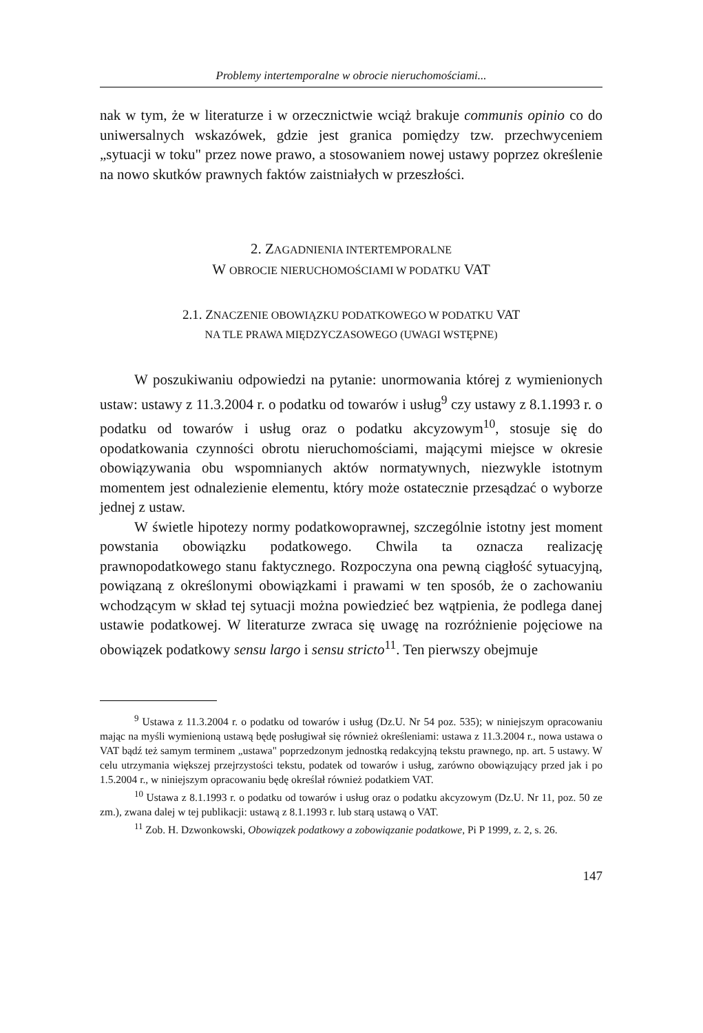Problemy intertemporalne w obrocie nieruchomościami...
nak w tym, że w literaturze i w orzecznictwie wciąż brakuje communis opinio co do uniwersalnych wskazówek, gdzie jest granica pomiędzy tzw. przechwyceniem „sytuacji w toku" przez nowe prawo, a stosowaniem nowej ustawy poprzez określenie na nowo skutków prawnych faktów zaistniałych w przeszłości.
2. ZAGADNIENIA INTERTEMPORALNE
W OBROCIE NIERUCHOMOŚCIAMI W PODATKU VAT
2.1. ZNACZENIE OBOWIĄZKU PODATKOWEGO W PODATKU VAT
NA TLE PRAWA MIĘDZYCZASOWEGO (UWAGI WSTĘPNE)
W poszukiwaniu odpowiedzi na pytanie: unormowania której z wymienionych ustaw: ustawy z 11.3.2004 r. o podatku od towarów i usług<sup>9</sup> czy ustawy z 8.1.1993 r. o podatku od towarów i usług oraz o podatku akcyzowym<sup>10</sup>, stosuje się do opodatkowania czynności obrotu nieruchomościami, mającymi miejsce w okresie obowiązywania obu wspomnianych aktów normatywnych, niezwykle istotnym momentem jest odnalezienie elementu, który może ostatecznie przesądzać o wyborze jednej z ustaw.
W świetle hipotezy normy podatkowoprawnej, szczególnie istotny jest moment powstania obowiązku podatkowego. Chwila ta oznacza realizację prawnopodatkowego stanu faktycznego. Rozpoczyna ona pewną ciągłość sytuacyjną, powiązaną z określonymi obowiązkami i prawami w ten sposób, że o zachowaniu wchodzącym w skład tej sytuacji można powiedzieć bez wątpienia, że podlega danej ustawie podatkowej. W literaturze zwraca się uwagę na rozróżnienie pojęciowe na obowiązek podatkowy sensu largo i sensu stricto<sup>11</sup>. Ten pierwszy obejmuje
<sup>9</sup> Ustawa z 11.3.2004 r. o podatku od towarów i usług (Dz.U. Nr 54 poz. 535); w niniejszym opracowaniu mając na myśli wymienioną ustawą będę posługiwał się również określeniami: ustawa z 11.3.2004 r., nowa ustawa o VAT bądź też samym terminem „ustawa" poprzedzonym jednostką redakcyjną tekstu prawnego, np. art. 5 ustawy. W celu utrzymania większej przejrzystości tekstu, podatek od towarów i usług, zarówno obowiązujący przed jak i po 1.5.2004 r., w niniejszym opracowaniu będę określał również podatkiem VAT.
<sup>10</sup> Ustawa z 8.1.1993 r. o podatku od towarów i usług oraz o podatku akcyzowym (Dz.U. Nr 11, poz. 50 ze zm.), zwana dalej w tej publikacji: ustawą z 8.1.1993 r. lub starą ustawą o VAT.
<sup>11</sup> Zob. H. Dzwonkowski, Obowiązek podatkowy a zobowiązanie podatkowe, Pi P 1999, z. 2, s. 26.
147